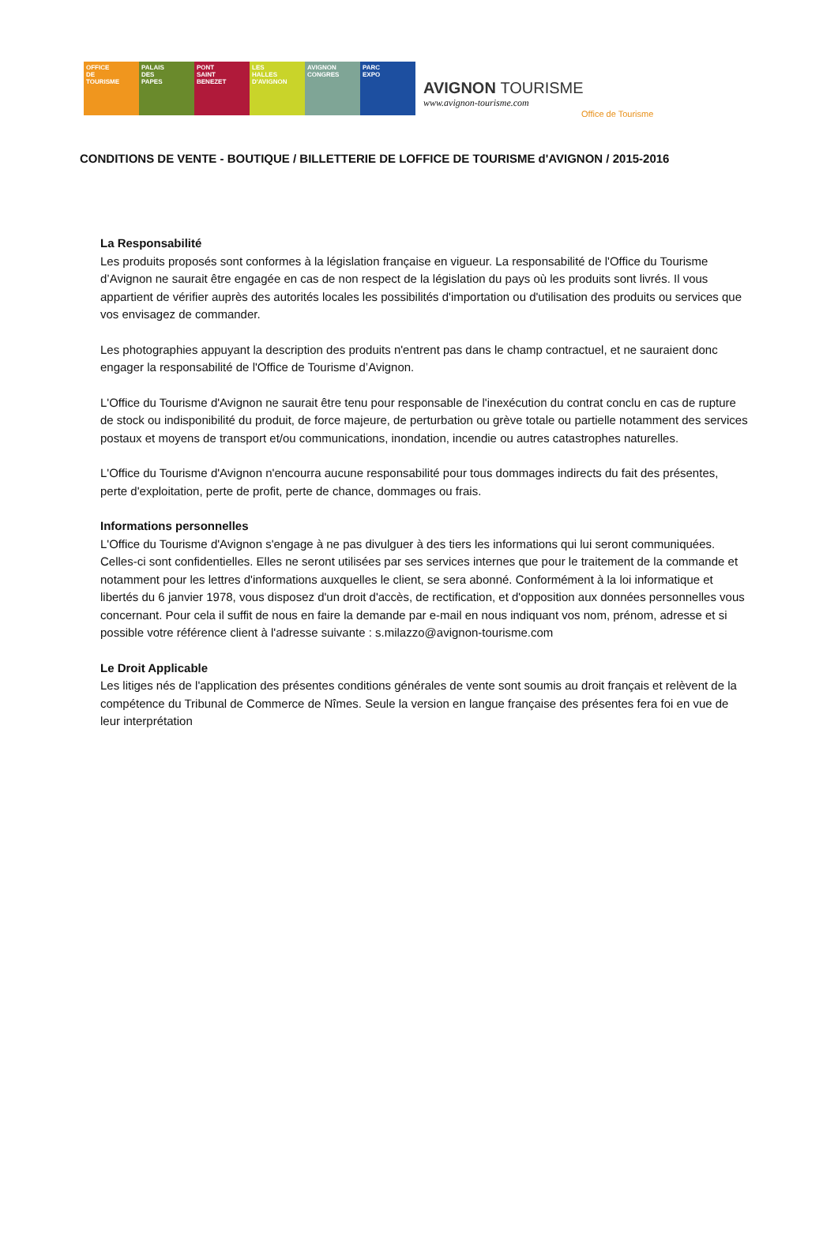OFFICE
DE
TOURISME
PALAIS
DES
PAPES
PONT
SAINT
BENEZET
LES
HALLES
D'AVIGNON
AVIGNON
CONGRES
PARC
EXPO
AVIGNON TOURISME
www.avignon-tourisme.com
Office de Tourisme
CONDITIONS DE VENTE - BOUTIQUE / BILLETTERIE DE LOFFICE DE TOURISME d'AVIGNON / 2015-2016
La Responsabilité
Les produits proposés sont conformes à la législation française en vigueur. La responsabilité de l'Office du Tourisme d’Avignon ne saurait être engagée en cas de non respect de la législation du pays où les produits sont livrés. Il vous appartient de vérifier auprès des autorités locales les possibilités d'importation ou d'utilisation des produits ou services que vos envisagez de commander.
Les photographies appuyant la description des produits n'entrent pas dans le champ contractuel, et ne sauraient donc engager la responsabilité de l'Office de Tourisme d’Avignon.
L'Office du Tourisme d'Avignon ne saurait être tenu pour responsable de l'inexécution du contrat conclu en cas de rupture de stock ou indisponibilité du produit, de force majeure, de perturbation ou grève totale ou partielle notamment des services postaux et moyens de transport et/ou communications, inondation, incendie ou autres catastrophes naturelles.
L'Office du Tourisme d'Avignon n'encourra aucune responsabilité pour tous dommages indirects du fait des présentes, perte d'exploitation, perte de profit, perte de chance, dommages ou frais.
Informations personnelles
L'Office du Tourisme d'Avignon s'engage à ne pas divulguer à des tiers les informations qui lui seront communiquées. Celles-ci sont confidentielles. Elles ne seront utilisées par ses services internes que pour le traitement de la commande et notamment pour les lettres d'informations auxquelles le client, se sera abonné. Conformément à la loi informatique et libertés du 6 janvier 1978, vous disposez d'un droit d'accès, de rectification, et d'opposition aux données personnelles vous concernant. Pour cela il suffit de nous en faire la demande par e-mail en nous indiquant vos nom, prénom, adresse et si possible votre référence client à l'adresse suivante : s.milazzo@avignon-tourisme.com
Le Droit Applicable
Les litiges nés de l'application des présentes conditions générales de vente sont soumis au droit français et relèvent de la compétence du Tribunal de Commerce de Nîmes. Seule la version en langue française des présentes fera foi en vue de leur interprétation